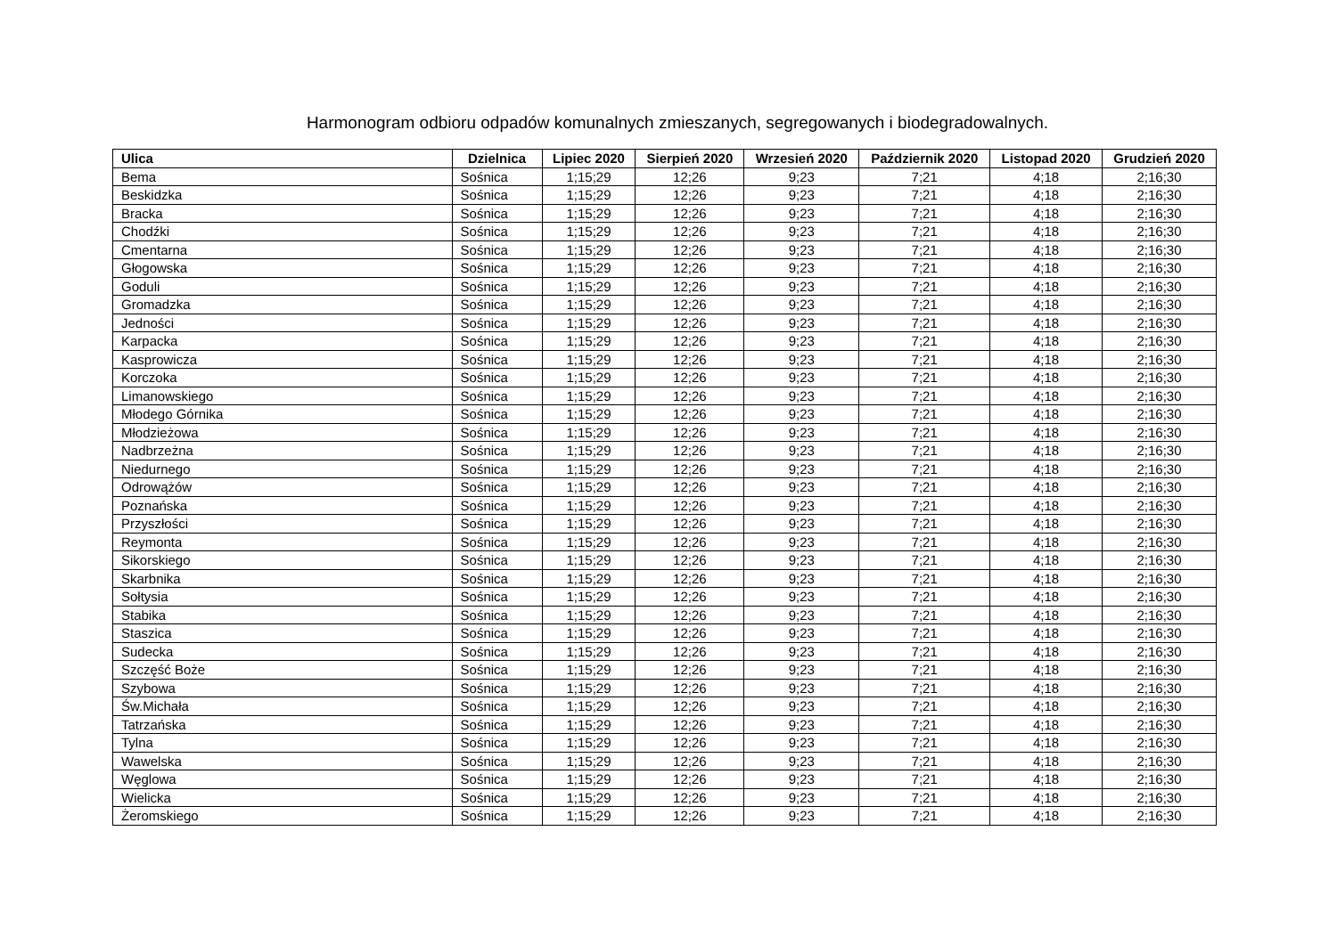Harmonogram odbioru odpadów komunalnych zmieszanych, segregowanych i biodegradowalnych.
| Ulica | Dzielnica | Lipiec 2020 | Sierpień 2020 | Wrzesień 2020 | Październik 2020 | Listopad 2020 | Grudzień 2020 |
| --- | --- | --- | --- | --- | --- | --- | --- |
| Bema | Sośnica | 1;15;29 | 12;26 | 9;23 | 7;21 | 4;18 | 2;16;30 |
| Beskidzka | Sośnica | 1;15;29 | 12;26 | 9;23 | 7;21 | 4;18 | 2;16;30 |
| Bracka | Sośnica | 1;15;29 | 12;26 | 9;23 | 7;21 | 4;18 | 2;16;30 |
| Chodźki | Sośnica | 1;15;29 | 12;26 | 9;23 | 7;21 | 4;18 | 2;16;30 |
| Cmentarna | Sośnica | 1;15;29 | 12;26 | 9;23 | 7;21 | 4;18 | 2;16;30 |
| Głogowska | Sośnica | 1;15;29 | 12;26 | 9;23 | 7;21 | 4;18 | 2;16;30 |
| Goduli | Sośnica | 1;15;29 | 12;26 | 9;23 | 7;21 | 4;18 | 2;16;30 |
| Gromadzka | Sośnica | 1;15;29 | 12;26 | 9;23 | 7;21 | 4;18 | 2;16;30 |
| Jedności | Sośnica | 1;15;29 | 12;26 | 9;23 | 7;21 | 4;18 | 2;16;30 |
| Karpacka | Sośnica | 1;15;29 | 12;26 | 9;23 | 7;21 | 4;18 | 2;16;30 |
| Kasprowicza | Sośnica | 1;15;29 | 12;26 | 9;23 | 7;21 | 4;18 | 2;16;30 |
| Korczoka | Sośnica | 1;15;29 | 12;26 | 9;23 | 7;21 | 4;18 | 2;16;30 |
| Limanowskiego | Sośnica | 1;15;29 | 12;26 | 9;23 | 7;21 | 4;18 | 2;16;30 |
| Młodego Górnika | Sośnica | 1;15;29 | 12;26 | 9;23 | 7;21 | 4;18 | 2;16;30 |
| Młodzieżowa | Sośnica | 1;15;29 | 12;26 | 9;23 | 7;21 | 4;18 | 2;16;30 |
| Nadbrzeżna | Sośnica | 1;15;29 | 12;26 | 9;23 | 7;21 | 4;18 | 2;16;30 |
| Niedurnego | Sośnica | 1;15;29 | 12;26 | 9;23 | 7;21 | 4;18 | 2;16;30 |
| Odrowążów | Sośnica | 1;15;29 | 12;26 | 9;23 | 7;21 | 4;18 | 2;16;30 |
| Poznańska | Sośnica | 1;15;29 | 12;26 | 9;23 | 7;21 | 4;18 | 2;16;30 |
| Przyszłości | Sośnica | 1;15;29 | 12;26 | 9;23 | 7;21 | 4;18 | 2;16;30 |
| Reymonta | Sośnica | 1;15;29 | 12;26 | 9;23 | 7;21 | 4;18 | 2;16;30 |
| Sikorskiego | Sośnica | 1;15;29 | 12;26 | 9;23 | 7;21 | 4;18 | 2;16;30 |
| Skarbnika | Sośnica | 1;15;29 | 12;26 | 9;23 | 7;21 | 4;18 | 2;16;30 |
| Sołtysia | Sośnica | 1;15;29 | 12;26 | 9;23 | 7;21 | 4;18 | 2;16;30 |
| Stabika | Sośnica | 1;15;29 | 12;26 | 9;23 | 7;21 | 4;18 | 2;16;30 |
| Staszica | Sośnica | 1;15;29 | 12;26 | 9;23 | 7;21 | 4;18 | 2;16;30 |
| Sudecka | Sośnica | 1;15;29 | 12;26 | 9;23 | 7;21 | 4;18 | 2;16;30 |
| Szczęść Boże | Sośnica | 1;15;29 | 12;26 | 9;23 | 7;21 | 4;18 | 2;16;30 |
| Szybowa | Sośnica | 1;15;29 | 12;26 | 9;23 | 7;21 | 4;18 | 2;16;30 |
| Św.Michała | Sośnica | 1;15;29 | 12;26 | 9;23 | 7;21 | 4;18 | 2;16;30 |
| Tatrzańska | Sośnica | 1;15;29 | 12;26 | 9;23 | 7;21 | 4;18 | 2;16;30 |
| Tylna | Sośnica | 1;15;29 | 12;26 | 9;23 | 7;21 | 4;18 | 2;16;30 |
| Wawelska | Sośnica | 1;15;29 | 12;26 | 9;23 | 7;21 | 4;18 | 2;16;30 |
| Węglowa | Sośnica | 1;15;29 | 12;26 | 9;23 | 7;21 | 4;18 | 2;16;30 |
| Wielicka | Sośnica | 1;15;29 | 12;26 | 9;23 | 7;21 | 4;18 | 2;16;30 |
| Żeromskiego | Sośnica | 1;15;29 | 12;26 | 9;23 | 7;21 | 4;18 | 2;16;30 |